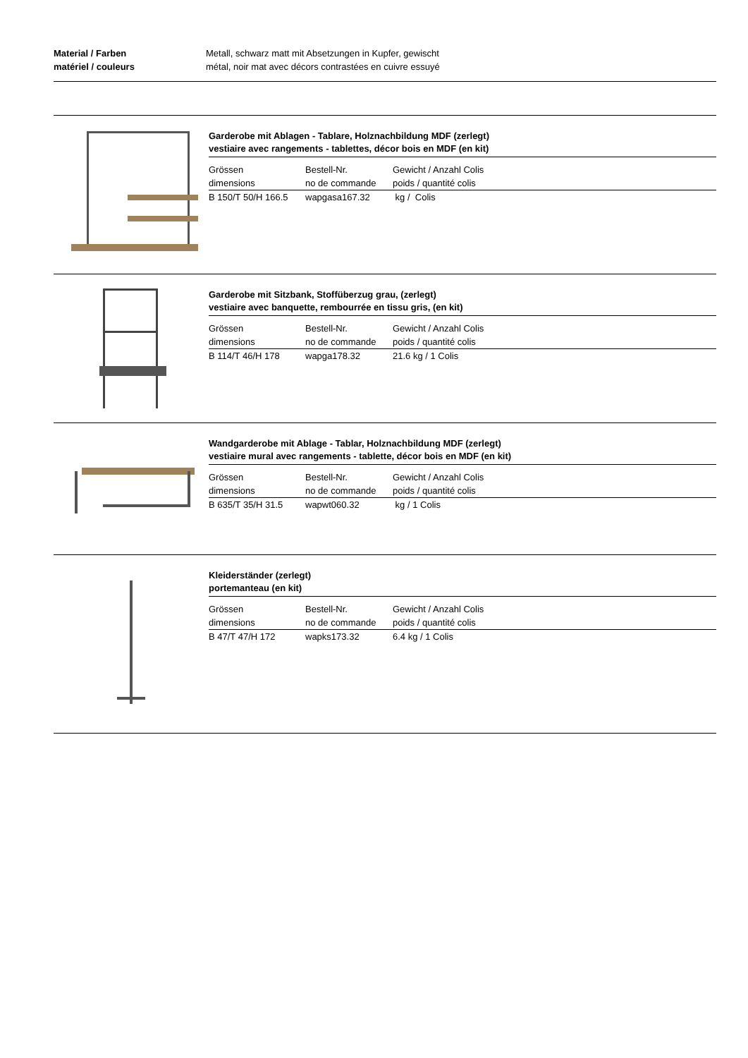Material / Farben
matériel / couleurs
Metall, schwarz matt mit Absetzungen in Kupfer, gewischt
métal, noir mat avec décors contrastées en cuivre essuyé
Garderobe mit Ablagen - Tablare, Holznachbildung MDF (zerlegt)
vestiaire avec rangements - tablettes, décor bois en MDF (en kit)
| Grössen | Bestell-Nr. | Gewicht / Anzahl Colis |
| dimensions | no de commande | poids / quantité colis |
| B 150/T 50/H 166.5 | wapgasa167.32 | kg / Colis |
Garderobe mit Sitzbank, Stoffüberzug grau, (zerlegt)
vestiaire avec banquette, rembourrée en tissu gris, (en kit)
| Grössen | Bestell-Nr. | Gewicht / Anzahl Colis |
| dimensions | no de commande | poids / quantité colis |
| B 114/T 46/H 178 | wapga178.32 | 21.6 kg / 1 Colis |
Wandgarderobe mit Ablage - Tablar, Holznachbildung MDF (zerlegt)
vestiaire mural avec rangements - tablette, décor bois en MDF (en kit)
| Grössen | Bestell-Nr. | Gewicht / Anzahl Colis |
| dimensions | no de commande | poids / quantité colis |
| B 635/T 35/H 31.5 | wapwt060.32 | kg / 1 Colis |
Kleiderständer (zerlegt)
portemanteau (en kit)
| Grössen | Bestell-Nr. | Gewicht / Anzahl Colis |
| dimensions | no de commande | poids / quantité colis |
| B 47/T 47/H 172 | wapks173.32 | 6.4 kg / 1 Colis |